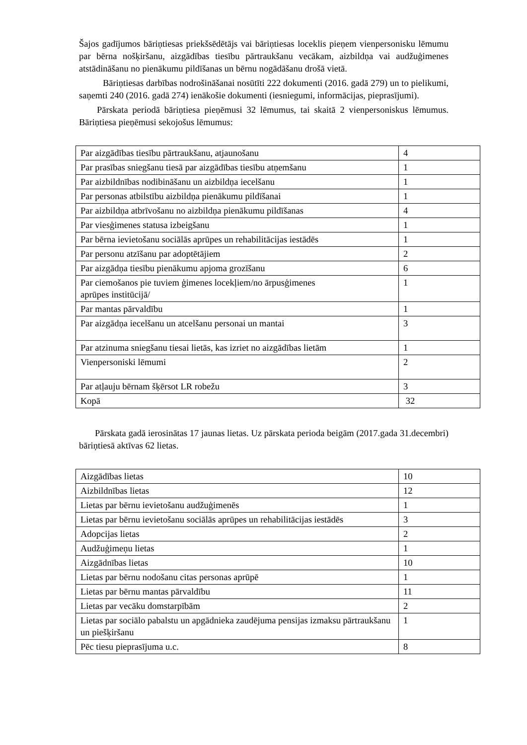Šajos gadījumos bāriņtiesas priekšsēdētājs vai bāriņtiesas loceklis pieņem vienpersonisku lēmumu par bērna nošķiršanu, aizgādības tiesību pārtraukšanu vecākam, aizbildņa vai audžuģimenes atstādināšanu no pienākumu pildīšanas un bērnu nogādāšanu drošā vietā.
Bāriņtiesas darbības nodrošināšanai nosūtīti 222 dokumenti (2016. gadā 279) un to pielikumi, saņemti 240 (2016. gadā 274) ienākošie dokumenti (iesniegumi, informācijas, pieprasījumi).
Pārskata periodā bāriņtiesa pieņēmusi 32 lēmumus, tai skaitā 2 vienpersoniskus lēmumus. Bāriņtiesa pieņēmusi sekojošus lēmumus:
| Par aizgādības tiesību pārtraukšanu, atjaunošanu | 4 |
| Par prasības sniegšanu tiesā par aizgādības tiesību atņemšanu | 1 |
| Par aizbildnības nodibināšanu un aizbildņa iecelšanu | 1 |
| Par personas atbilstību aizbildņa pienākumu pildīšanai | 1 |
| Par aizbildņa atbrīvošanu no aizbildņa pienākumu pildīšanas | 4 |
| Par viesģimenes statusa izbeigšanu | 1 |
| Par bērna ievietošanu sociālās aprūpes un rehabilitācijas iestādēs | 1 |
| Par personu atzīšanu par adoptētājiem | 2 |
| Par aizgādņa tiesību pienākumu apjoma grozīšanu | 6 |
| Par ciemošanos pie tuviem ģimenes locekļiem/no ārpusģimenes aprūpes institūcijā/ | 1 |
| Par mantas pārvaldību | 1 |
| Par aizgādņa iecelšanu un atcelšanu personai un mantai | 3 |
| Par atzinuma sniegšanu tiesai lietās, kas izriet no aizgādības lietām | 1 |
| Vienpersoniski lēmumi | 2 |
| Par atļauju bērnam šķērsot LR robežu | 3 |
| Kopā | 32 |
Pārskata gadā ierosinātas 17 jaunas lietas. Uz pārskata perioda beigām (2017.gada 31.decembri) bāriņtiesā aktīvas 62 lietas.
| Aizgādības lietas | 10 |
| Aizbildnības lietas | 12 |
| Lietas par bērnu ievietošanu audžuģimenēs | 1 |
| Lietas par bērnu ievietošanu sociālās aprūpes un rehabilitācijas iestādēs | 3 |
| Adopcijas lietas | 2 |
| Audžuģimeņu lietas | 1 |
| Aizgādnības lietas | 10 |
| Lietas par bērnu nodošanu citas personas aprūpē | 1 |
| Lietas par bērnu mantas pārvaldību | 11 |
| Lietas par vecāku domstarpībām | 2 |
| Lietas par sociālo pabalstu un apgādnieka zaudējuma pensijas izmaksu pārtraukšanu un piešķiršanu | 1 |
| Pēc tiesu pieprasījuma u.c. | 8 |